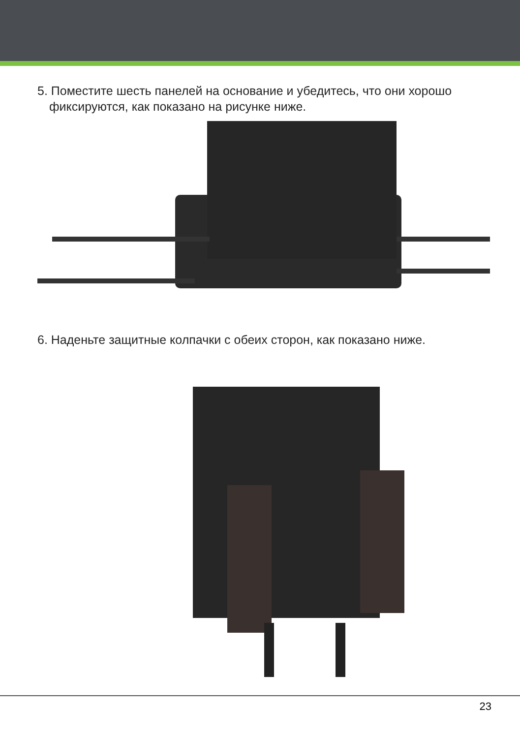5. Поместите шесть панелей на основание и убедитесь, что они хорошо фиксируются, как показано на рисунке ниже.
6. Наденьте защитные колпачки с обеих сторон, как показано ниже.
23